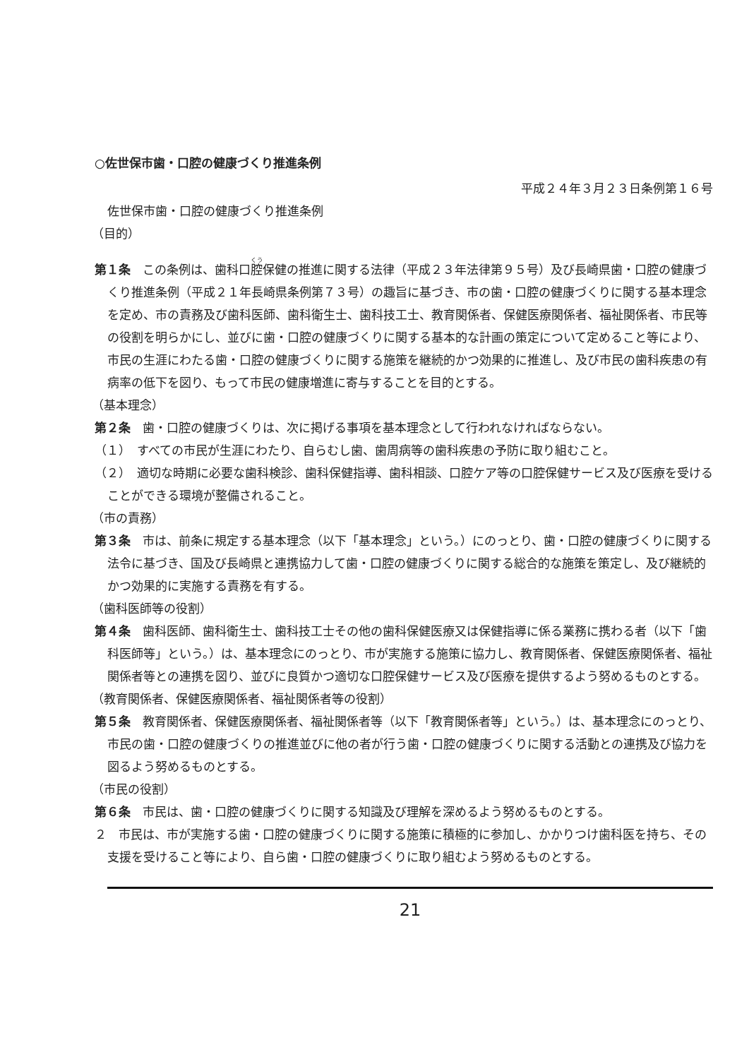○佐世保市歯・口腔の健康づくり推進条例
平成２４年３月２３日条例第１６号
佐世保市歯・口腔の健康づくり推進条例
（目的）
第１条　この条例は、歯科口腔保健の推進に関する法律（平成２３年法律第９５号）及び長崎県歯・口腔の健康づくり推進条例（平成２１年長崎県条例第７３号）の趣旨に基づき、市の歯・口腔の健康づくりに関する基本理念を定め、市の責務及び歯科医師、歯科衛生士、歯科技工士、教育関係者、保健医療関係者、福祉関係者、市民等の役割を明らかにし、並びに歯・口腔の健康づくりに関する基本的な計画の策定について定めること等により、市民の生涯にわたる歯・口腔の健康づくりに関する施策を継続的かつ効果的に推進し、及び市民の歯科疾患の有病率の低下を図り、もって市民の健康増進に寄与することを目的とする。
（基本理念）
第２条　歯・口腔の健康づくりは、次に掲げる事項を基本理念として行われなければならない。
（１）　すべての市民が生涯にわたり、自らむし歯、歯周病等の歯科疾患の予防に取り組むこと。
（２）　適切な時期に必要な歯科検診、歯科保健指導、歯科相談、口腔ケア等の口腔保健サービス及び医療を受けることができる環境が整備されること。
（市の責務）
第３条　市は、前条に規定する基本理念（以下「基本理念」という。）にのっとり、歯・口腔の健康づくりに関する法令に基づき、国及び長崎県と連携協力して歯・口腔の健康づくりに関する総合的な施策を策定し、及び継続的かつ効果的に実施する責務を有する。
（歯科医師等の役割）
第４条　歯科医師、歯科衛生士、歯科技工士その他の歯科保健医療又は保健指導に係る業務に携わる者（以下「歯科医師等」という。）は、基本理念にのっとり、市が実施する施策に協力し、教育関係者、保健医療関係者、福祉関係者等との連携を図り、並びに良質かつ適切な口腔保健サービス及び医療を提供するよう努めるものとする。
（教育関係者、保健医療関係者、福祉関係者等の役割）
第５条　教育関係者、保健医療関係者、福祉関係者等（以下「教育関係者等」という。）は、基本理念にのっとり、市民の歯・口腔の健康づくりの推進並びに他の者が行う歯・口腔の健康づくりに関する活動との連携及び協力を図るよう努めるものとする。
（市民の役割）
第６条　市民は、歯・口腔の健康づくりに関する知識及び理解を深めるよう努めるものとする。
２　市民は、市が実施する歯・口腔の健康づくりに関する施策に積極的に参加し、かかりつけ歯科医を持ち、その支援を受けること等により、自ら歯・口腔の健康づくりに取り組むよう努めるものとする。
21